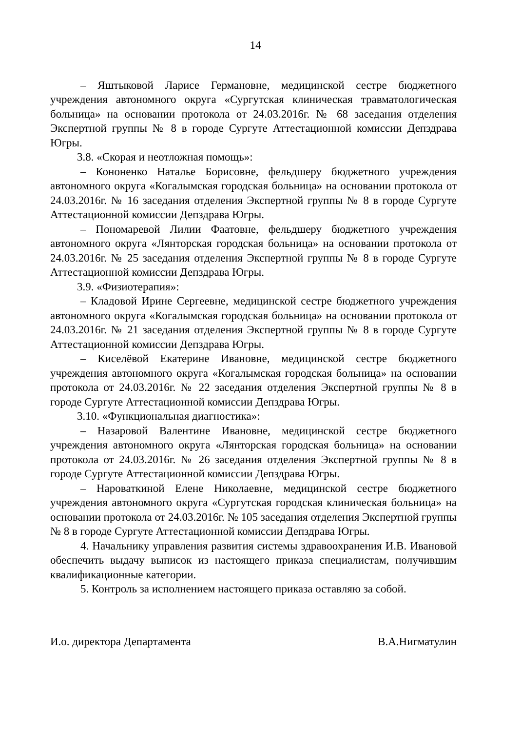14
– Яштыковой Ларисе Германовне, медицинской сестре бюджетного учреждения автономного округа «Сургутская клиническая травматологическая больница» на основании протокола от 24.03.2016г. № 68 заседания отделения Экспертной группы № 8 в городе Сургуте Аттестационной комиссии Депздрава Югры.
3.8. «Скорая и неотложная помощь»:
– Кононенко Наталье Борисовне, фельдшеру бюджетного учреждения автономного округа «Когалымская городская больница» на основании протокола от 24.03.2016г. № 16 заседания отделения Экспертной группы № 8 в городе Сургуте Аттестационной комиссии Депздрава Югры.
– Пономаревой Лилии Фаатовне, фельдшеру бюджетного учреждения автономного округа «Лянторская городская больница» на основании протокола от 24.03.2016г. № 25 заседания отделения Экспертной группы № 8 в городе Сургуте Аттестационной комиссии Депздрава Югры.
3.9. «Физиотерапия»:
– Кладовой Ирине Сергеевне, медицинской сестре бюджетного учреждения автономного округа «Когалымская городская больница» на основании протокола от 24.03.2016г. № 21 заседания отделения Экспертной группы № 8 в городе Сургуте Аттестационной комиссии Депздрава Югры.
– Киселёвой Екатерине Ивановне, медицинской сестре бюджетного учреждения автономного округа «Когалымская городская больница» на основании протокола от 24.03.2016г. № 22 заседания отделения Экспертной группы № 8 в городе Сургуте Аттестационной комиссии Депздрава Югры.
3.10. «Функциональная диагностика»:
– Назаровой Валентине Ивановне, медицинской сестре бюджетного учреждения автономного округа «Лянторская городская больница» на основании протокола от 24.03.2016г. № 26 заседания отделения Экспертной группы № 8 в городе Сургуте Аттестационной комиссии Депздрава Югры.
– Нароваткиной Елене Николаевне, медицинской сестре бюджетного учреждения автономного округа «Сургутская городская клиническая больница» на основании протокола от 24.03.2016г. № 105 заседания отделения Экспертной группы № 8 в городе Сургуте Аттестационной комиссии Депздрава Югры.
4. Начальнику управления развития системы здравоохранения И.В. Ивановой обеспечить выдачу выписок из настоящего приказа специалистам, получившим квалификационные категории.
5. Контроль за исполнением настоящего приказа оставляю за собой.
И.о. директора Департамента В.А.Нигматулин